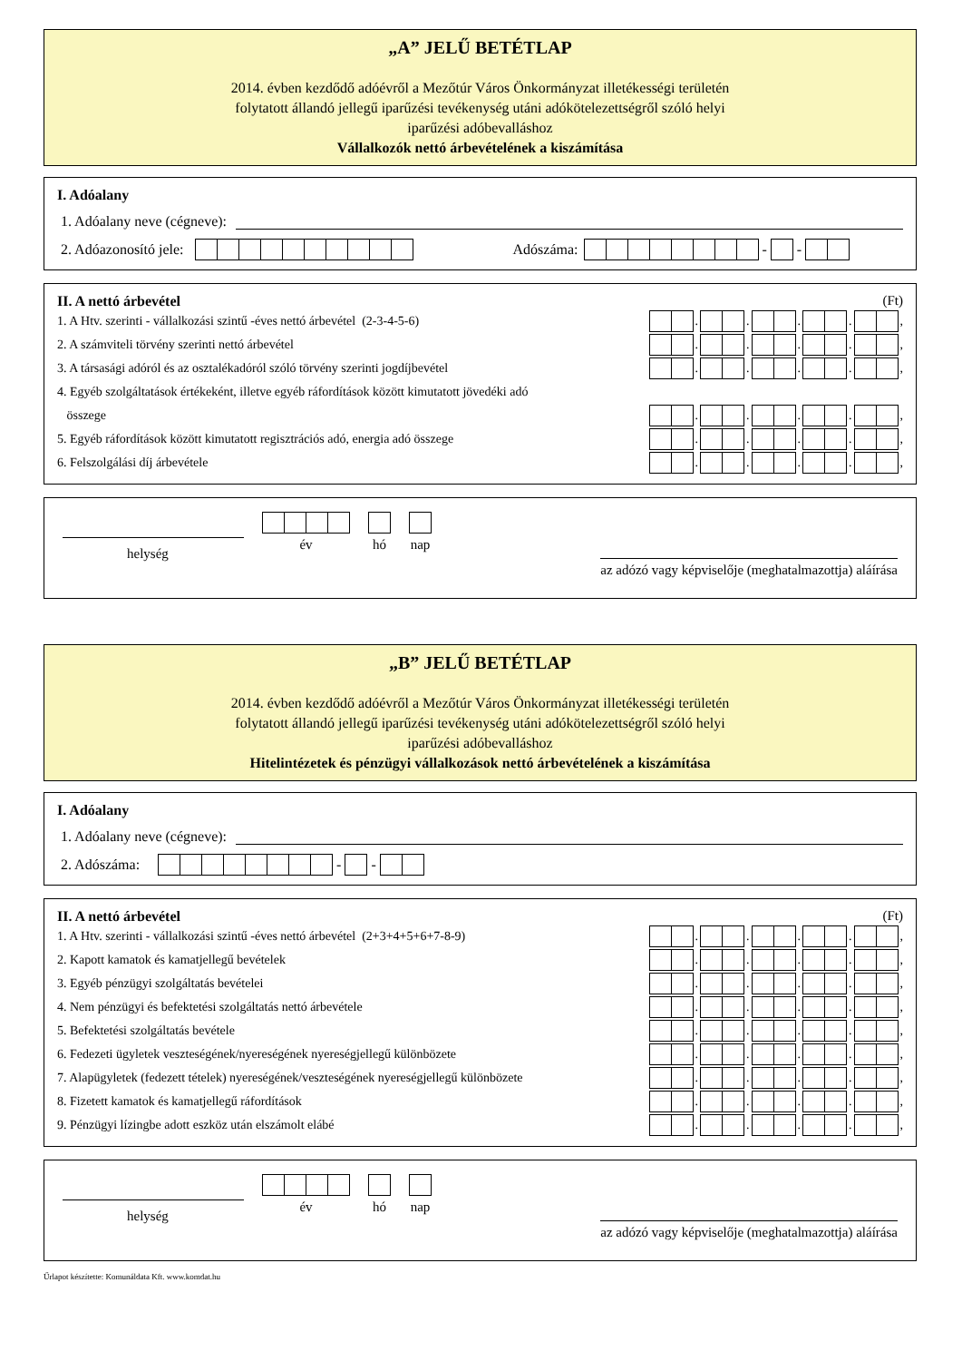„A” JELŰ BETÉTLAP
2014. évben kezdődő adóévről a Mezőtúr Város Önkormányzat illetékességi területén
folytatott állandó jellegű iparűzési tevékenység utáni adókötelezettségről szóló helyi
iparűzési adóbevalláshoz
Vállalkozók nettó árbevételének a kiszámítása
I. Adóalany
1. Adóalany neve (cégneve):
2. Adóazonosító jele: Adószáma: - -
II. A nettó árbevétel (Ft)
1. A Htv. szerinti - vállalkozási szintű -éves nettó árbevétel (2-3-4-5-6) . . . . ,
2. A számviteli törvény szerinti nettó árbevétel . . . . ,
3. A társasági adóról és az osztalékadóról szóló törvény szerinti jogdíjbevétel . . . . ,
4. Egyéb szolgáltatások értékeként, illetve egyéb ráfordítások között kimutatott jövedéki adó
összege . . . . ,
5. Egyéb ráfordítások között kimutatott regisztrációs adó, energia adó összege . . . . ,
6. Felszolgálási díj árbevétele . . . . ,
év
hó
nap
az adózó vagy képviselője (meghatalmazottja) aláírása
helység
„B” JELŰ BETÉTLAP
2014. évben kezdődő adóévről a Mezőtúr Város Önkormányzat illetékességi területén
folytatott állandó jellegű iparűzési tevékenység utáni adókötelezettségről szóló helyi
iparűzési adóbevalláshoz
Hitelintézetek és pénzügyi vállalkozások nettó árbevételének a kiszámítása
I. Adóalany
1. Adóalany neve (cégneve):
2. Adószáma: - -
II. A nettó árbevétel (Ft)
1. A Htv. szerinti - vállalkozási szintű -éves nettó árbevétel (2+3+4+5+6+7-8-9) . . . . ,
2. Kapott kamatok és kamatjellegű bevételek . . . . ,
3. Egyéb pénzügyi szolgáltatás bevételei . . . . ,
4. Nem pénzügyi és befektetési szolgáltatás nettó árbevétele . . . . ,
5. Befektetési szolgáltatás bevétele . . . . ,
6. Fedezeti ügyletek veszteségének/nyereségének nyereségjellegű különbözete . . . . ,
7. Alapügyletek (fedezett tételek) nyereségének/veszteségének nyereségjellegű különbözete . . . . ,
8. Fizetett kamatok és kamatjellegű ráfordítások . . . . ,
9. Pénzügyi lízingbe adott eszköz után elszámolt elábé . . . . ,
év
hó
nap
az adózó vagy képviselője (meghatalmazottja) aláírása
helység
Űrlapot készítette: Komunáldata Kft. www.komdat.hu